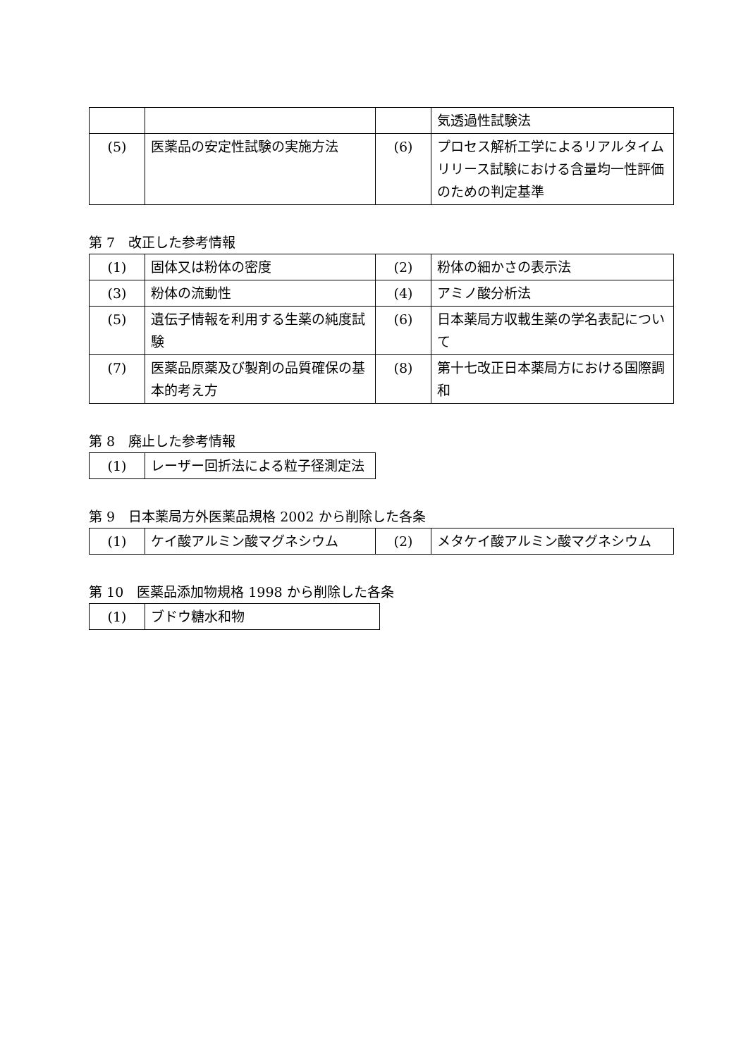| | | | 気透過性試験法 |
| (5) | 医薬品の安定性試験の実施方法 | (6) | プロセス解析工学によるリアルタイムリリース試験における含量均一性評価のための判定基準 |
第 7　改正した参考情報
| (1) | 固体又は粉体の密度 | (2) | 粉体の細かさの表示法 |
| (3) | 粉体の流動性 | (4) | アミノ酸分析法 |
| (5) | 遺伝子情報を利用する生薬の純度試験 | (6) | 日本薬局方収載生薬の学名表記について |
| (7) | 医薬品原薬及び製剤の品質確保の基本的考え方 | (8) | 第十七改正日本薬局方における国際調和 |
第 8　廃止した参考情報
| (1) | レーザー回折法による粒子径測定法 |
第 9　日本薬局方外医薬品規格 2002 から削除した各条
| (1) | ケイ酸アルミン酸マグネシウム | (2) | メタケイ酸アルミン酸マグネシウム |
第 10　医薬品添加物規格 1998 から削除した各条
| (1) | ブドウ糖水和物 |